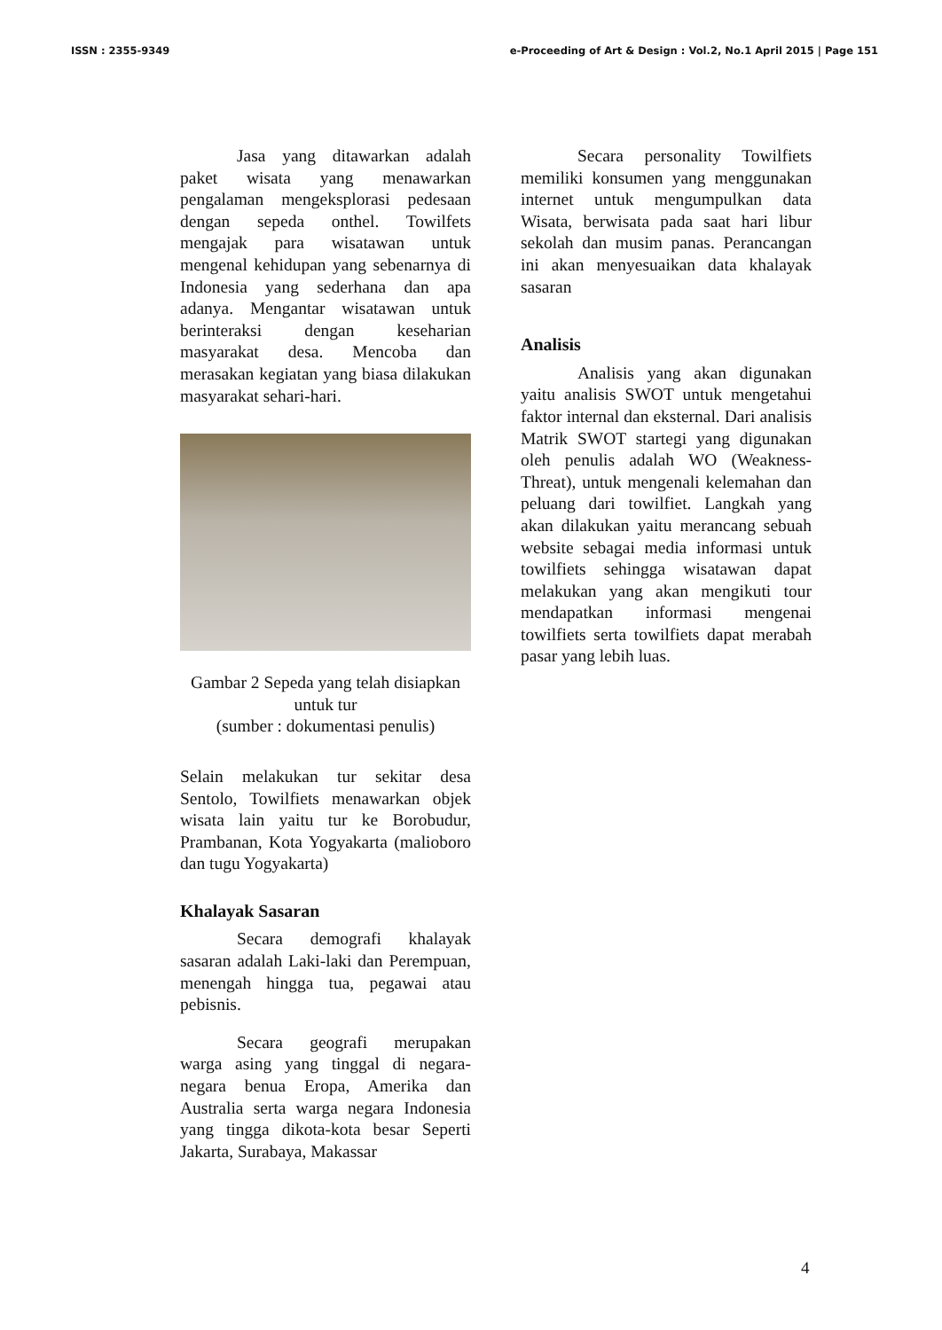ISSN : 2355-9349 e-Proceeding of Art & Design : Vol.2, No.1 April 2015 | Page 151
Jasa yang ditawarkan adalah paket wisata yang menawarkan pengalaman mengeksplorasi pedesaan dengan sepeda onthel. Towilfets mengajak para wisatawan untuk mengenal kehidupan yang sebenarnya di Indonesia yang sederhana dan apa adanya. Mengantar wisatawan untuk berinteraksi dengan keseharian masyarakat desa. Mencoba dan merasakan kegiatan yang biasa dilakukan masyarakat sehari-hari.
Gambar 2 Sepeda yang telah disiapkan untuk tur
(sumber : dokumentasi penulis)
Selain melakukan tur sekitar desa Sentolo, Towilfiets menawarkan objek wisata lain yaitu tur ke Borobudur, Prambanan, Kota Yogyakarta (malioboro dan tugu Yogyakarta)
Khalayak Sasaran
Secara demografi khalayak sasaran adalah Laki-laki dan Perempuan, menengah hingga tua, pegawai atau pebisnis.
Secara geografi merupakan warga asing yang tinggal di negara-negara benua Eropa, Amerika dan Australia serta warga negara Indonesia yang tingga dikota-kota besar Seperti Jakarta, Surabaya, Makassar
Secara personality Towilfiets memiliki konsumen yang menggunakan internet untuk mengumpulkan data Wisata, berwisata pada saat hari libur sekolah dan musim panas. Perancangan ini akan menyesuaikan data khalayak sasaran
Analisis
Analisis yang akan digunakan yaitu analisis SWOT untuk mengetahui faktor internal dan eksternal. Dari analisis Matrik SWOT startegi yang digunakan oleh penulis adalah WO (Weakness-Threat), untuk mengenali kelemahan dan peluang dari towilfiet. Langkah yang akan dilakukan yaitu merancang sebuah website sebagai media informasi untuk towilfiets sehingga wisatawan dapat melakukan yang akan mengikuti tour mendapatkan informasi mengenai towilfiets serta towilfiets dapat merabah pasar yang lebih luas.
4